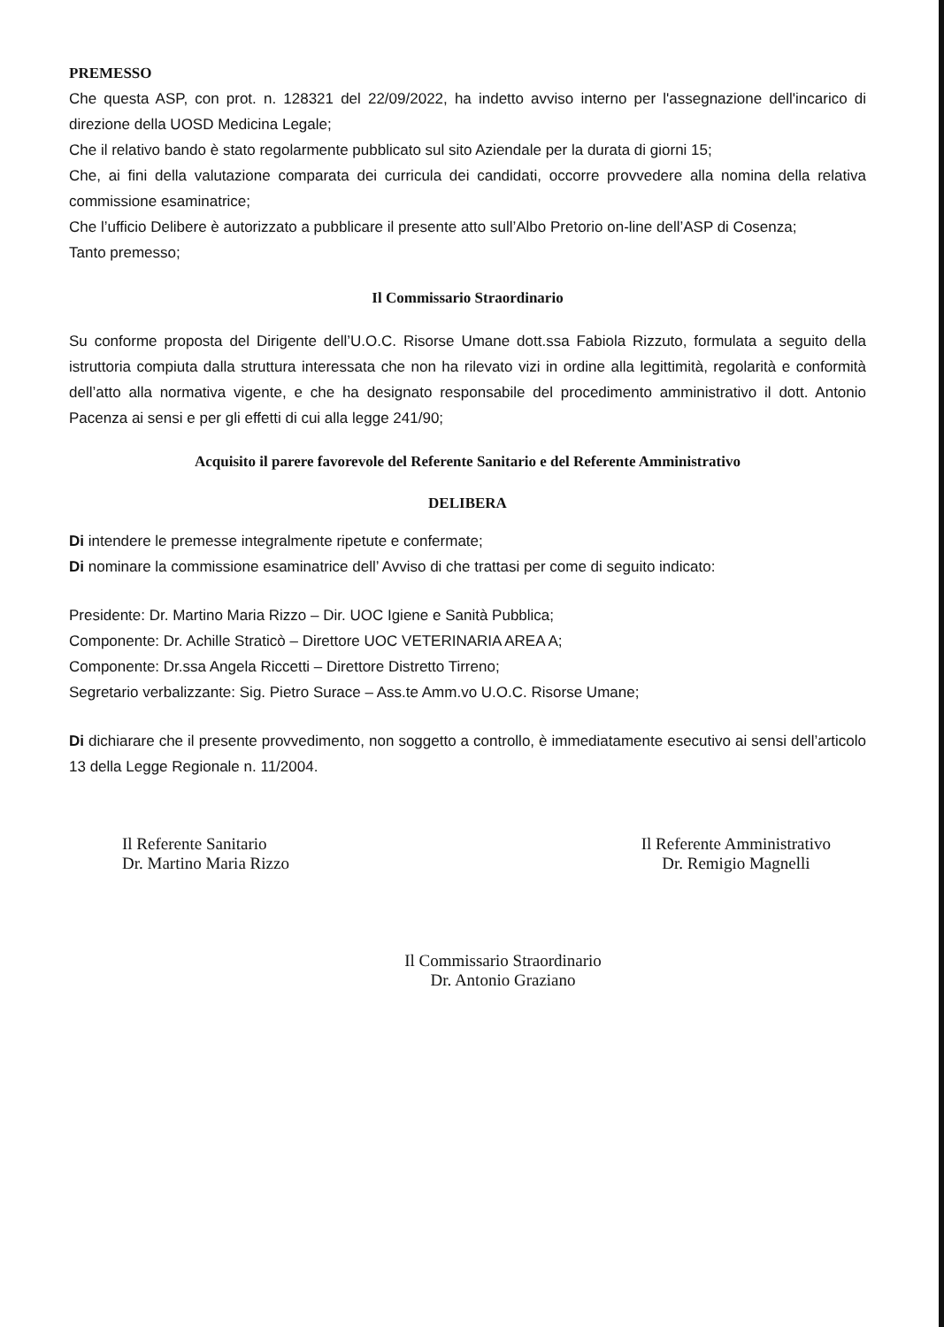PREMESSO
Che questa ASP, con prot. n. 128321 del 22/09/2022, ha indetto avviso interno per l'assegnazione dell'incarico di direzione della UOSD Medicina Legale;
Che il relativo bando è stato regolarmente pubblicato sul sito Aziendale per la durata di giorni 15;
Che, ai fini della valutazione comparata dei curricula dei candidati, occorre provvedere alla nomina della relativa commissione esaminatrice;
Che l’ufficio Delibere è autorizzato a pubblicare il presente atto sull’Albo Pretorio on-line dell’ASP di Cosenza;
Tanto premesso;
Il Commissario Straordinario
Su conforme proposta del Dirigente dell’U.O.C. Risorse Umane dott.ssa Fabiola Rizzuto, formulata a seguito della istruttoria compiuta dalla struttura interessata che non ha rilevato vizi in ordine alla legittimità, regolarità e conformità dell’atto alla normativa vigente, e che ha designato responsabile del procedimento amministrativo il dott. Antonio Pacenza ai sensi e per gli effetti di cui alla legge 241/90;
Acquisito il parere favorevole del Referente Sanitario e del Referente Amministrativo
DELIBERA
Di intendere le premesse integralmente ripetute e confermate;
Di nominare la commissione esaminatrice dell’ Avviso di che trattasi per come di seguito indicato:
Presidente: Dr. Martino Maria Rizzo – Dir. UOC Igiene e Sanità Pubblica;
Componente: Dr. Achille Straticò – Direttore UOC VETERINARIA AREA A;
Componente: Dr.ssa Angela Riccetti – Direttore Distretto Tirreno;
Segretario verbalizzante: Sig. Pietro Surace – Ass.te Amm.vo U.O.C. Risorse Umane;
Di dichiarare che il presente provvedimento, non soggetto a controllo, è immediatamente esecutivo ai sensi dell’articolo 13 della Legge Regionale n. 11/2004.
Il Referente Sanitario
Dr. Martino Maria Rizzo
Il Referente Amministrativo
Dr. Remigio Magnelli
Il Commissario Straordinario
Dr. Antonio Graziano